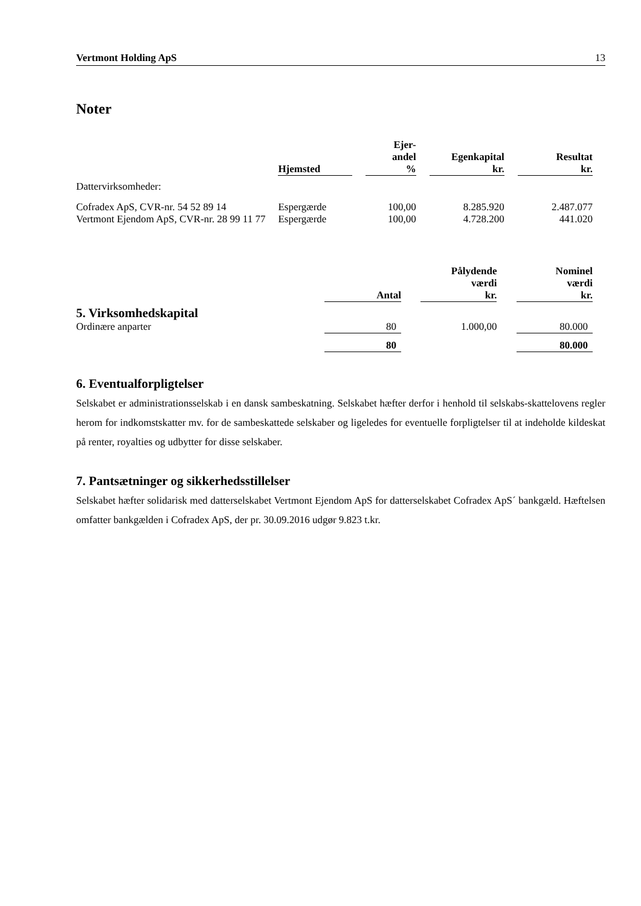Vertmont Holding ApS 13
Noter
| | Hjemsted | | Ejer- andel % | | Egenkapital kr. | | Resultat kr. |
| --- | --- | --- | --- | --- | --- | --- | --- |
| Dattervirksomheder: | | | | | | | |
| Cofradex ApS, CVR-nr. 54 52 89 14 | Espergærde | | 100,00 | | 8.285.920 | | 2.487.077 |
| Vertmont Ejendom ApS, CVR-nr. 28 99 11 77 | Espergærde | | 100,00 | | 4.728.200 | | 441.020 |
| | Antal | | Pålydende værdi kr. | | Nominel værdi kr. |
| --- | --- | --- | --- | --- | --- |
| 5. Virksomhedskapital | | | | | |
| Ordinære anparter | 80 | | 1.000,00 | | 80.000 |
| | 80 | | | | 80.000 |
6. Eventualforpligtelser
Selskabet er administrationsselskab i en dansk sambeskatning. Selskabet hæfter derfor i henhold til selskabs-skattelovens regler herom for indkomstskatter mv. for de sambeskattede selskaber og ligeledes for eventuelle forpligtelser til at indeholde kildeskat på renter, royalties og udbytter for disse selskaber.
7. Pantsætninger og sikkerhedsstillelser
Selskabet hæfter solidarisk med datterselskabet Vertmont Ejendom ApS for datterselskabet Cofradex ApS´ bankgæld. Hæftelsen omfatter bankgælden i Cofradex ApS, der pr. 30.09.2016 udgør 9.823 t.kr.